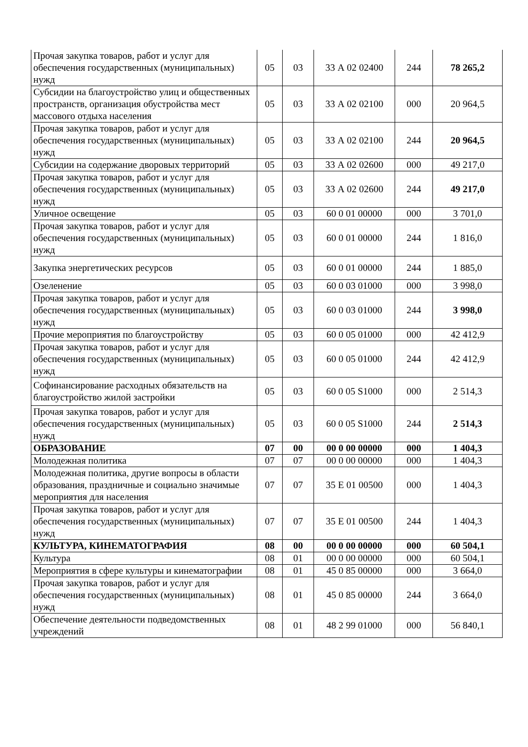| Прочая закупка товаров, работ и услуг для обеспечения государственных (муниципальных) нужд | 05 | 03 | 33 А 02 02400 | 244 | 78 265,2 |
| Субсидии на благоустройство улиц и общественных пространств, организация обустройства мест массового отдыха населения | 05 | 03 | 33 А 02 02100 | 000 | 20 964,5 |
| Прочая закупка товаров, работ и услуг для обеспечения государственных (муниципальных) нужд | 05 | 03 | 33 А 02 02100 | 244 | 20 964,5 |
| Субсидии на содержание дворовых территорий | 05 | 03 | 33 А 02 02600 | 000 | 49 217,0 |
| Прочая закупка товаров, работ и услуг для обеспечения государственных (муниципальных) нужд | 05 | 03 | 33 А 02 02600 | 244 | 49 217,0 |
| Уличное освещение | 05 | 03 | 60 0 01 00000 | 000 | 3 701,0 |
| Прочая закупка товаров, работ и услуг для обеспечения государственных (муниципальных) нужд | 05 | 03 | 60 0 01 00000 | 244 | 1 816,0 |
| Закупка энергетических ресурсов | 05 | 03 | 60 0 01 00000 | 244 | 1 885,0 |
| Озеленение | 05 | 03 | 60 0 03 01000 | 000 | 3 998,0 |
| Прочая закупка товаров, работ и услуг для обеспечения государственных (муниципальных) нужд | 05 | 03 | 60 0 03 01000 | 244 | 3 998,0 |
| Прочие мероприятия по благоустройству | 05 | 03 | 60 0 05 01000 | 000 | 42 412,9 |
| Прочая закупка товаров, работ и услуг для обеспечения государственных (муниципальных) нужд | 05 | 03 | 60 0 05 01000 | 244 | 42 412,9 |
| Софинансирование расходных обязательств на благоустройство жилой застройки | 05 | 03 | 60 0 05 S1000 | 000 | 2 514,3 |
| Прочая закупка товаров, работ и услуг для обеспечения государственных (муниципальных) нужд | 05 | 03 | 60 0 05 S1000 | 244 | 2 514,3 |
| ОБРАЗОВАНИЕ | 07 | 00 | 00 0 00 00000 | 000 | 1 404,3 |
| Молодежная политика | 07 | 07 | 00 0 00 00000 | 000 | 1 404,3 |
| Молодежная политика, другие вопросы в области образования, праздничные и социально значимые мероприятия для населения | 07 | 07 | 35 Е 01 00500 | 000 | 1 404,3 |
| Прочая закупка товаров, работ и услуг для обеспечения государственных (муниципальных) нужд | 07 | 07 | 35 Е 01 00500 | 244 | 1 404,3 |
| КУЛЬТУРА, КИНЕМАТОГРАФИЯ | 08 | 00 | 00 0 00 00000 | 000 | 60 504,1 |
| Культура | 08 | 01 | 00 0 00 00000 | 000 | 60 504,1 |
| Мероприятия в сфере культуры и кинематографии | 08 | 01 | 45 0 85 00000 | 000 | 3 664,0 |
| Прочая закупка товаров, работ и услуг для обеспечения государственных (муниципальных) нужд | 08 | 01 | 45 0 85 00000 | 244 | 3 664,0 |
| Обеспечение деятельности подведомственных учреждений | 08 | 01 | 48 2 99 01000 | 000 | 56 840,1 |